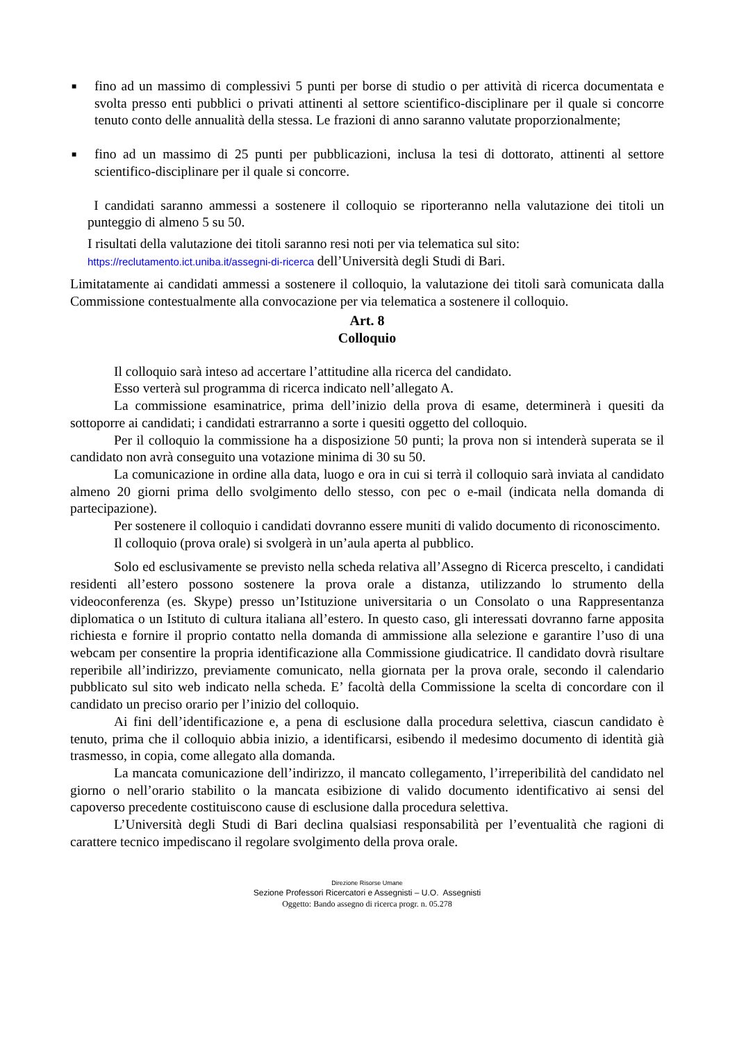■
fino ad un massimo di complessivi 5 punti per borse di studio o per attività di ricerca documentata e svolta presso enti pubblici o privati attinenti al settore scientifico-disciplinare per il quale si concorre tenuto conto delle annualità della stessa. Le frazioni di anno saranno valutate proporzionalmente;
■
fino ad un massimo di 25 punti per pubblicazioni, inclusa la tesi di dottorato, attinenti al settore scientifico-disciplinare per il quale si concorre.
I candidati saranno ammessi a sostenere il colloquio se riporteranno nella valutazione dei titoli un punteggio di almeno 5 su 50.
I risultati della valutazione dei titoli saranno resi noti per via telematica sul sito:
https://reclutamento.ict.uniba.it/assegni-di-ricerca dell’Università degli Studi di Bari.
Limitatamente ai candidati ammessi a sostenere il colloquio, la valutazione dei titoli sarà comunicata dalla Commissione contestualmente alla convocazione per via telematica a sostenere il colloquio.
Art. 8
Colloquio
Il colloquio sarà inteso ad accertare l’attitudine alla ricerca del candidato.
Esso verterà sul programma di ricerca indicato nell’allegato A.
La commissione esaminatrice, prima dell’inizio della prova di esame, determinerà i quesiti da sottoporre ai candidati; i candidati estrarranno a sorte i quesiti oggetto del colloquio.
Per il colloquio la commissione ha a disposizione 50 punti; la prova non si intenderà superata se il candidato non avrà conseguito una votazione minima di 30 su 50.
La comunicazione in ordine alla data, luogo e ora in cui si terrà il colloquio sarà inviata al candidato almeno 20 giorni prima dello svolgimento dello stesso, con pec o e-mail (indicata nella domanda di partecipazione).
Per sostenere il colloquio i candidati dovranno essere muniti di valido documento di riconoscimento.
Il colloquio (prova orale) si svolgerà in un’aula aperta al pubblico.
Solo ed esclusivamente se previsto nella scheda relativa all’Assegno di Ricerca prescelto, i candidati residenti all’estero possono sostenere la prova orale a distanza, utilizzando lo strumento della videoconferenza (es. Skype) presso un’Istituzione universitaria o un Consolato o una Rappresentanza diplomatica o un Istituto di cultura italiana all’estero. In questo caso, gli interessati dovranno farne apposita richiesta e fornire il proprio contatto nella domanda di ammissione alla selezione e garantire l’uso di una webcam per consentire la propria identificazione alla Commissione giudicatrice. Il candidato dovrà risultare reperibile all’indirizzo, previamente comunicato, nella giornata per la prova orale, secondo il calendario pubblicato sul sito web indicato nella scheda. E’ facoltà della Commissione la scelta di concordare con il candidato un preciso orario per l’inizio del colloquio.
Ai fini dell’identificazione e, a pena di esclusione dalla procedura selettiva, ciascun candidato è tenuto, prima che il colloquio abbia inizio, a identificarsi, esibendo il medesimo documento di identità già trasmesso, in copia, come allegato alla domanda.
La mancata comunicazione dell’indirizzo, il mancato collegamento, l’irreperibilità del candidato nel giorno o nell’orario stabilito o la mancata esibizione di valido documento identificativo ai sensi del capoverso precedente costituiscono cause di esclusione dalla procedura selettiva.
L’Università degli Studi di Bari declina qualsiasi responsabilità per l’eventualità che ragioni di carattere tecnico impediscano il regolare svolgimento della prova orale.
Direzione Risorse Umane
Sezione Professori Ricercatori e Assegnisti – U.O. Assegnisti
Oggetto: Bando assegno di ricerca progr. n. 05.278